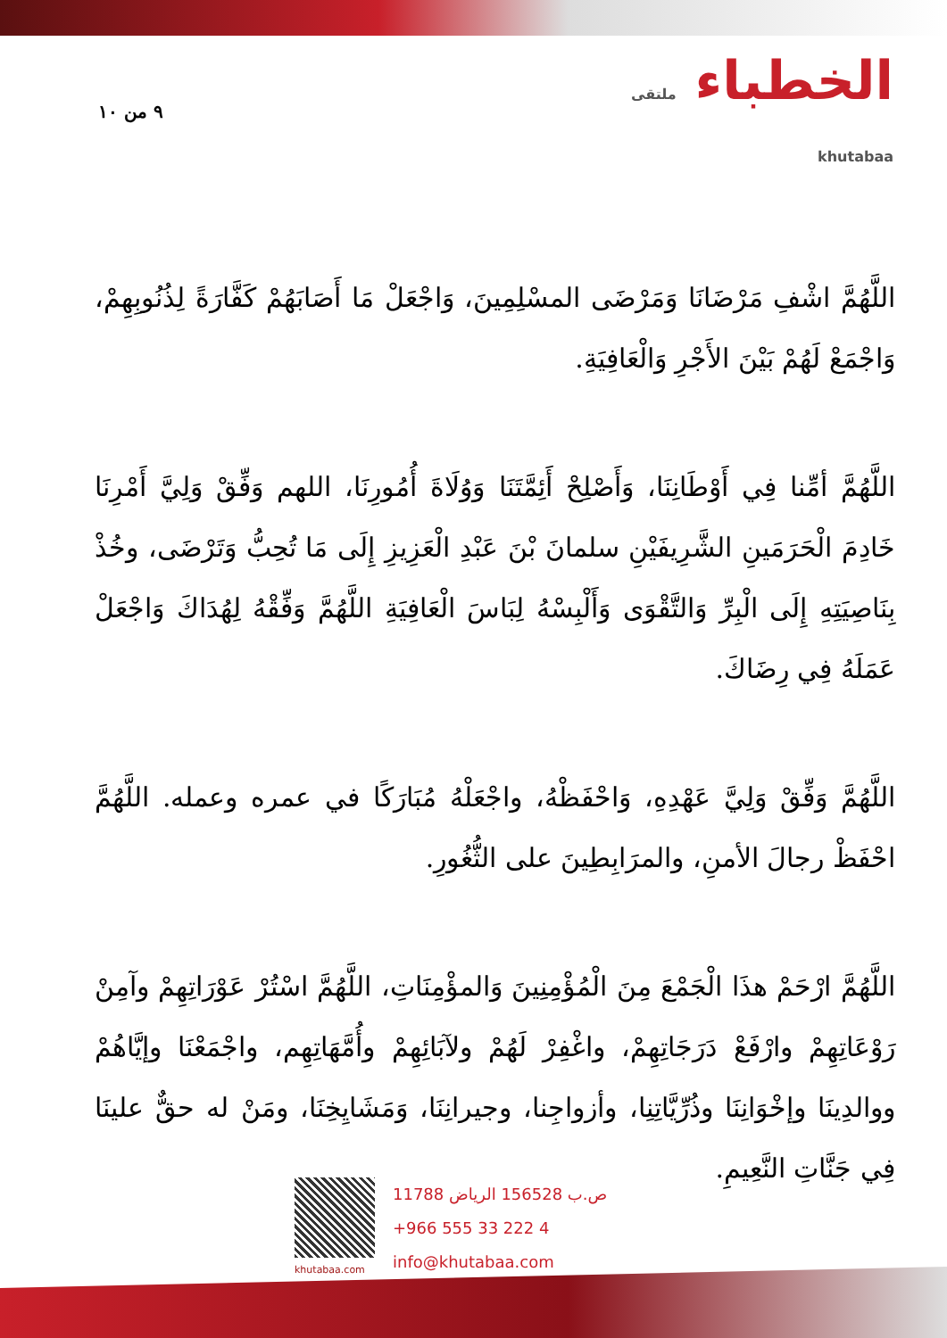٩ من ١٠
الخطباء ملتقى
khutabaa
اللَّهُمَّ اشْفِ مَرْضَانَا وَمَرْضَى المسْلِمِينَ، وَاجْعَلْ مَا أَصَابَهُمْ كَفَّارَةً لِذُنُوبِهِمْ، وَاجْمَعْ لَهُمْ بَيْنَ الأَجْرِ وَالْعَافِيَةِ.
اللَّهُمَّ أمِّنا فِي أَوْطَانِنَا، وَأَصْلِحْ أَئِمَّتَنَا وَوُلَاةَ أُمُورِنَا، اللهم وَفِّقْ وَلِيَّ أَمْرِنَا خَادِمَ الْحَرَمَينِ الشَّرِيفَيْنِ سلمانَ بْنَ عَبْدِ الْعَزِيزِ إِلَى مَا تُحِبُّ وَتَرْضَى، وخُذْ بِنَاصِيَتِهِ إِلَى الْبِرِّ وَالتَّقْوَى وَأَلْبِسْهُ لِبَاسَ الْعَافِيَةِ اللَّهُمَّ وَفِّقْهُ لِهُدَاكَ وَاجْعَلْ عَمَلَهُ فِي رِضَاكَ.
اللَّهُمَّ وَفِّقْ وَلِيَّ عَهْدِهِ، وَاحْفَظْهُ، واجْعَلْهُ مُبَارَكًا في عمره وعمله. اللَّهُمَّ احْفَظْ رجالَ الأمنِ، والمرَابِطِينَ على الثُّغُورِ.
اللَّهُمَّ ارْحَمْ هذَا الْجَمْعَ مِنَ الْمُؤْمِنِينَ وَالمؤْمِنَاتِ، اللَّهُمَّ اسْتُرْ عَوْرَاتِهِمْ وآمِنْ رَوْعَاتِهِمْ وارْفَعْ دَرَجَاتِهِمْ، واغْفِرْ لَهُمْ ولآبَائِهِمْ وأُمَّهَاتِهِم، واجْمَعْنَا وإيَّاهُمْ ووالدِينَا وإخْوَانِنَا وذُرِّيَّاتِنِا، وأزواجِنا، وجيرانِنَا، وَمَشَايِخِنَا، ومَنْ له حقٌّ علينَا فِي جَنَّاتِ النَّعِيمِ.
khutabaa.com
ص.ب 156528 الرياض 11788
+966 555 33 222 4
info@khutabaa.com